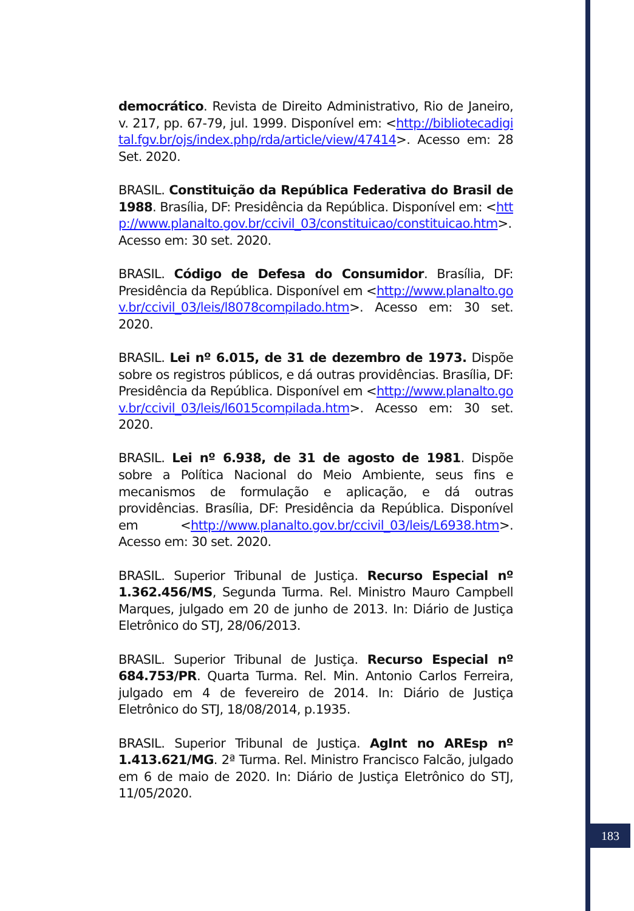democrático. Revista de Direito Administrativo, Rio de Janeiro, v. 217, pp. 67-79, jul. 1999. Disponível em: <http://bibliotecadigital.fgv.br/ojs/index.php/rda/article/view/47414>. Acesso em: 28 Set. 2020.
BRASIL. Constituição da República Federativa do Brasil de 1988. Brasília, DF: Presidência da República. Disponível em: <http://www.planalto.gov.br/ccivil_03/constituicao/constituicao.htm>. Acesso em: 30 set. 2020.
BRASIL. Código de Defesa do Consumidor. Brasília, DF: Presidência da República. Disponível em <http://www.planalto.gov.br/ccivil_03/leis/l8078compilado.htm>. Acesso em: 30 set. 2020.
BRASIL. Lei nº 6.015, de 31 de dezembro de 1973. Dispõe sobre os registros públicos, e dá outras providências. Brasília, DF: Presidência da República. Disponível em <http://www.planalto.gov.br/ccivil_03/leis/l6015compilada.htm>. Acesso em: 30 set. 2020.
BRASIL. Lei nº 6.938, de 31 de agosto de 1981. Dispõe sobre a Política Nacional do Meio Ambiente, seus fins e mecanismos de formulação e aplicação, e dá outras providências. Brasília, DF: Presidência da República. Disponível em <http://www.planalto.gov.br/ccivil_03/leis/L6938.htm>. Acesso em: 30 set. 2020.
BRASIL. Superior Tribunal de Justiça. Recurso Especial nº 1.362.456/MS, Segunda Turma. Rel. Ministro Mauro Campbell Marques, julgado em 20 de junho de 2013. In: Diário de Justiça Eletrônico do STJ, 28/06/2013.
BRASIL. Superior Tribunal de Justiça. Recurso Especial nº 684.753/PR. Quarta Turma. Rel. Min. Antonio Carlos Ferreira, julgado em 4 de fevereiro de 2014. In: Diário de Justiça Eletrônico do STJ, 18/08/2014, p.1935.
BRASIL. Superior Tribunal de Justiça. AgInt no AREsp nº 1.413.621/MG. 2ª Turma. Rel. Ministro Francisco Falcão, julgado em 6 de maio de 2020. In: Diário de Justiça Eletrônico do STJ, 11/05/2020.
183